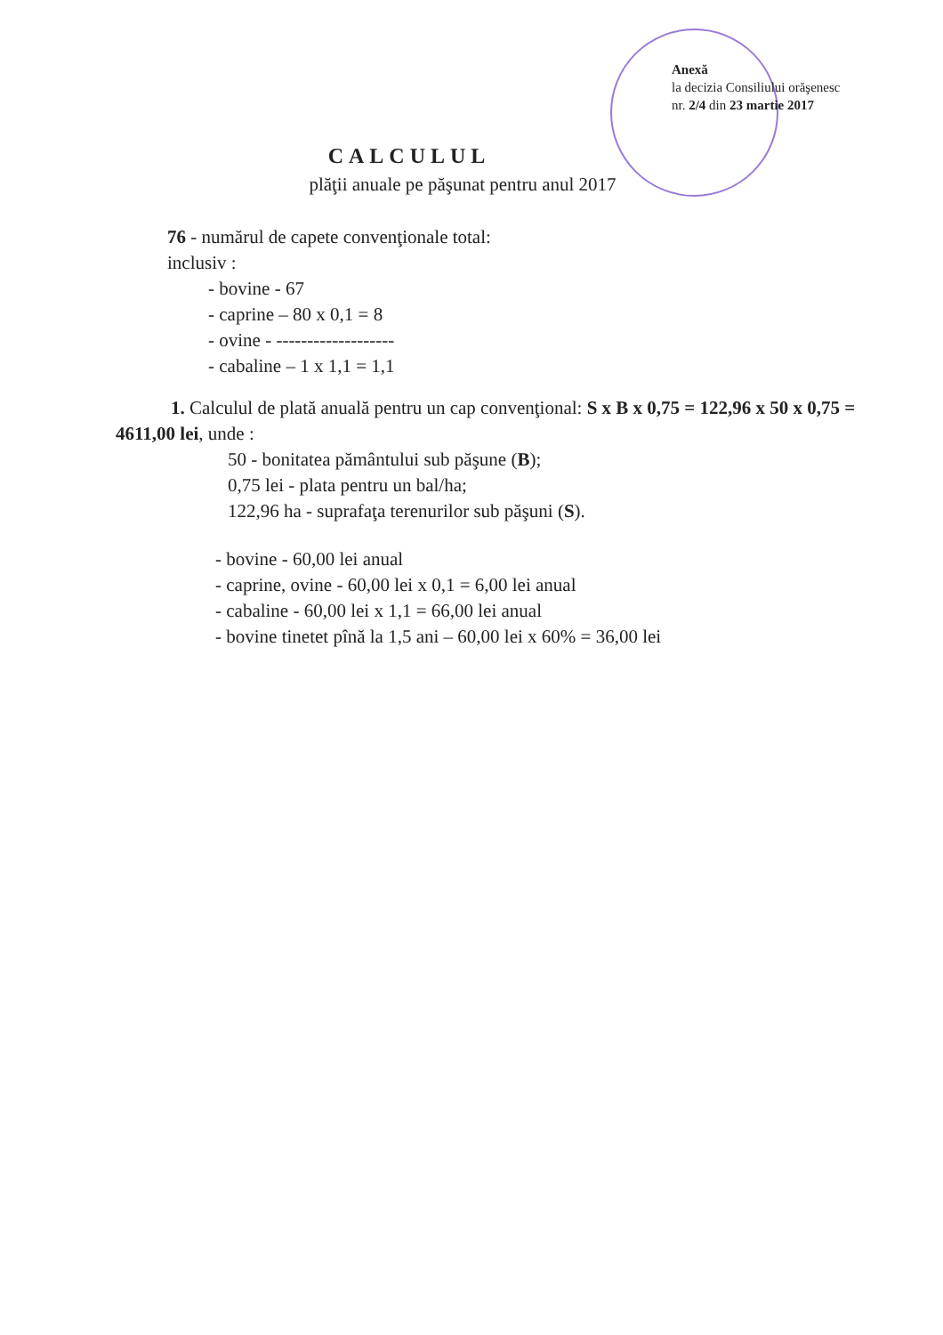Anexă
la decizia Consiliului orăşenesc
nr. 2/4 din 23 martie 2017
CALCULUL
plăţii anuale pe păşunat pentru anul 2017
76 - numărul de capete convenţionale total:
inclusiv :
- bovine - 67
- caprine – 80 x 0,1 = 8
- ovine - -------------------
- cabaline – 1 x 1,1 = 1,1
1. Calculul de plată anuală pentru un cap convenţional: S x B x 0,75 = 122,96 x 50 x 0,75 = 4611,00 lei, unde :
50 - bonitatea pământului sub păşune (B);
0,75 lei - plata pentru un bal/ha;
122,96 ha - suprafaţa terenurilor sub păşuni (S).
- bovine - 60,00 lei anual
- caprine, ovine - 60,00 lei x 0,1 = 6,00 lei anual
- cabaline - 60,00 lei x 1,1 = 66,00 lei anual
- bovine tinetet pînă la 1,5 ani – 60,00 lei x 60% = 36,00 lei